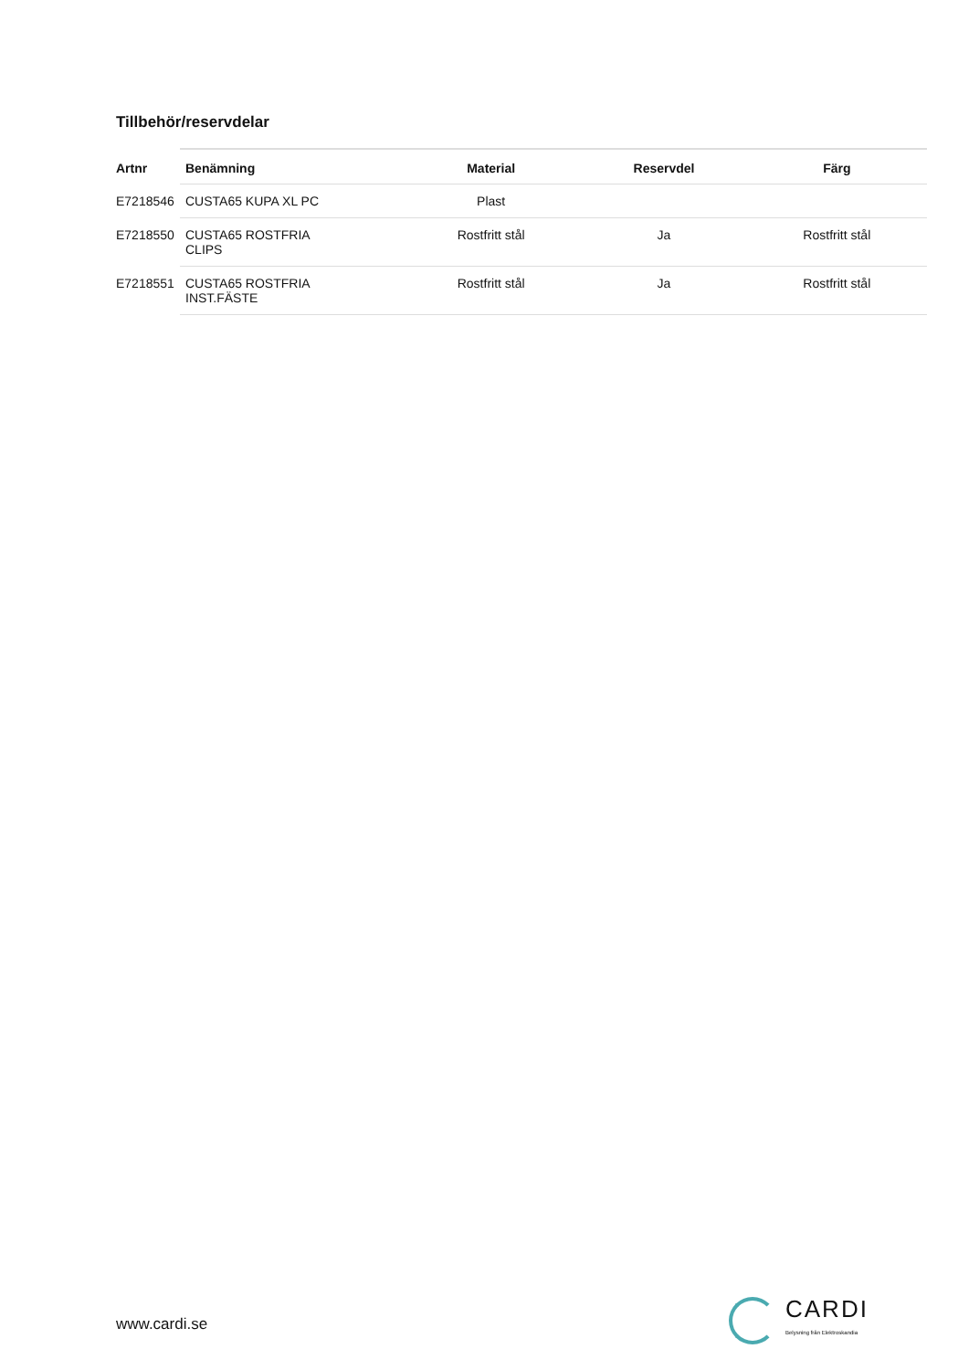Tillbehör/reservdelar
| Artnr | Benämning | Material | Reservdel | Färg |
| --- | --- | --- | --- | --- |
| E7218546 | CUSTA65 KUPA XL PC | Plast | | |
| E7218550 | CUSTA65 ROSTFRIA CLIPS | Rostfritt stål | Ja | Rostfritt stål |
| E7218551 | CUSTA65 ROSTFRIA INST.FÄSTE | Rostfritt stål | Ja | Rostfritt stål |
www.cardi.se
CARDI
Belysning från Elektroskandia